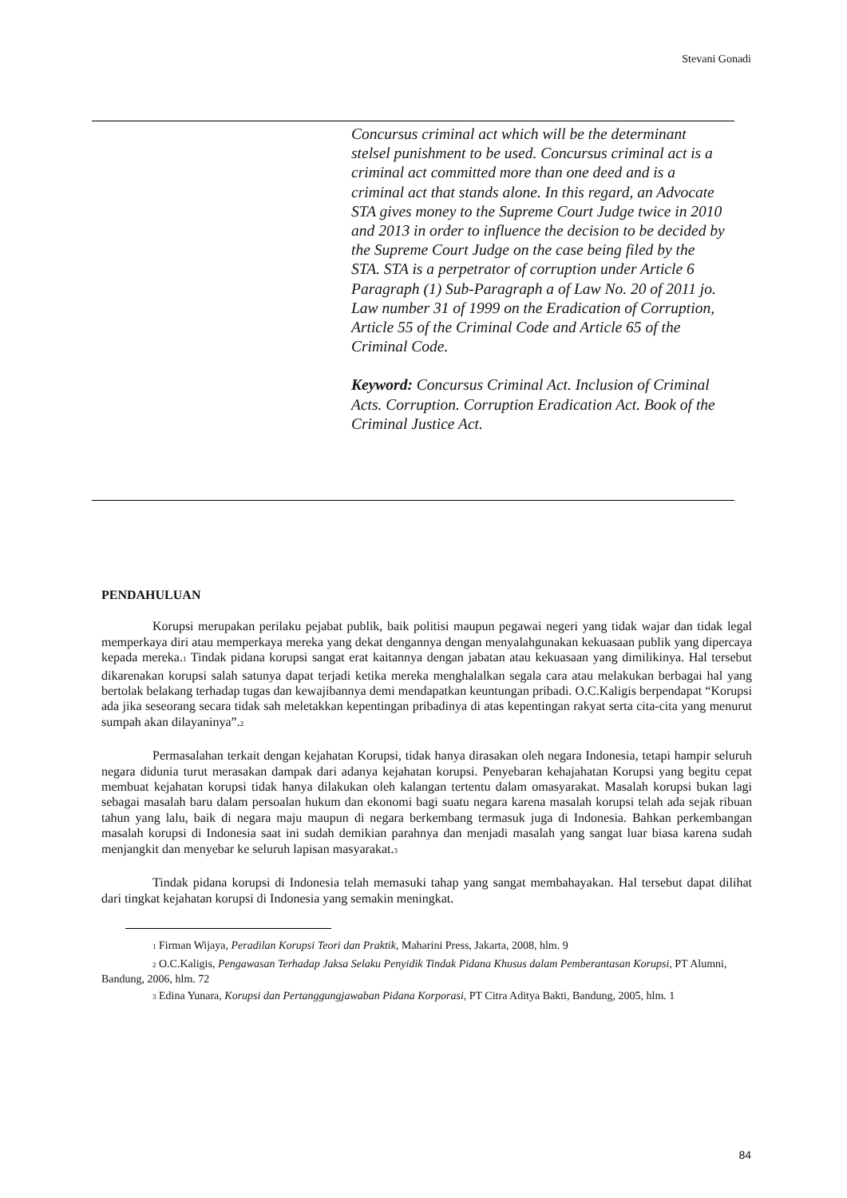Stevani Gonadi
Concursus criminal act which will be the determinant stelsel punishment to be used. Concursus criminal act is a criminal act committed more than one deed and is a criminal act that stands alone. In this regard, an Advocate STA gives money to the Supreme Court Judge twice in 2010 and 2013 in order to influence the decision to be decided by the Supreme Court Judge on the case being filed by the STA. STA is a perpetrator of corruption under Article 6 Paragraph (1) Sub-Paragraph a of Law No. 20 of 2011 jo. Law number 31 of 1999 on the Eradication of Corruption, Article 55 of the Criminal Code and Article 65 of the Criminal Code.
Keyword: Concursus Criminal Act. Inclusion of Criminal Acts. Corruption. Corruption Eradication Act. Book of the Criminal Justice Act.
PENDAHULUAN
Korupsi merupakan perilaku pejabat publik, baik politisi maupun pegawai negeri yang tidak wajar dan tidak legal memperkaya diri atau memperkaya mereka yang dekat dengannya dengan menyalahgunakan kekuasaan publik yang dipercaya kepada mereka.<sup>1</sup> Tindak pidana korupsi sangat erat kaitannya dengan jabatan atau kekuasaan yang dimilikinya. Hal tersebut dikarenakan korupsi salah satunya dapat terjadi ketika mereka menghalalkan segala cara atau melakukan berbagai hal yang bertolak belakang terhadap tugas dan kewajibannya demi mendapatkan keuntungan pribadi. O.C.Kaligis berpendapat “Korupsi ada jika seseorang secara tidak sah meletakkan kepentingan pribadinya di atas kepentingan rakyat serta cita-cita yang menurut sumpah akan dilayaninya”.<sup>2</sup>
Permasalahan terkait dengan kejahatan Korupsi, tidak hanya dirasakan oleh negara Indonesia, tetapi hampir seluruh negara didunia turut merasakan dampak dari adanya kejahatan korupsi. Penyebaran kehajahatan Korupsi yang begitu cepat membuat kejahatan korupsi tidak hanya dilakukan oleh kalangan tertentu dalam omasyarakat. Masalah korupsi bukan lagi sebagai masalah baru dalam persoalan hukum dan ekonomi bagi suatu negara karena masalah korupsi telah ada sejak ribuan tahun yang lalu, baik di negara maju maupun di negara berkembang termasuk juga di Indonesia. Bahkan perkembangan masalah korupsi di Indonesia saat ini sudah demikian parahnya dan menjadi masalah yang sangat luar biasa karena sudah menjangkit dan menyebar ke seluruh lapisan masyarakat.<sup>3</sup>
Tindak pidana korupsi di Indonesia telah memasuki tahap yang sangat membahayakan. Hal tersebut dapat dilihat dari tingkat kejahatan korupsi di Indonesia yang semakin meningkat.
<sup>1</sup> Firman Wijaya, Peradilan Korupsi Teori dan Praktik, Maharini Press, Jakarta, 2008, hlm. 9
<sup>2</sup> O.C.Kaligis, Pengawasan Terhadap Jaksa Selaku Penyidik Tindak Pidana Khusus dalam Pemberantasan Korupsi, PT Alumni, Bandung, 2006, hlm. 72
<sup>3</sup> Edina Yunara, Korupsi dan Pertanggungjawaban Pidana Korporasi, PT Citra Aditya Bakti, Bandung, 2005, hlm. 1
84